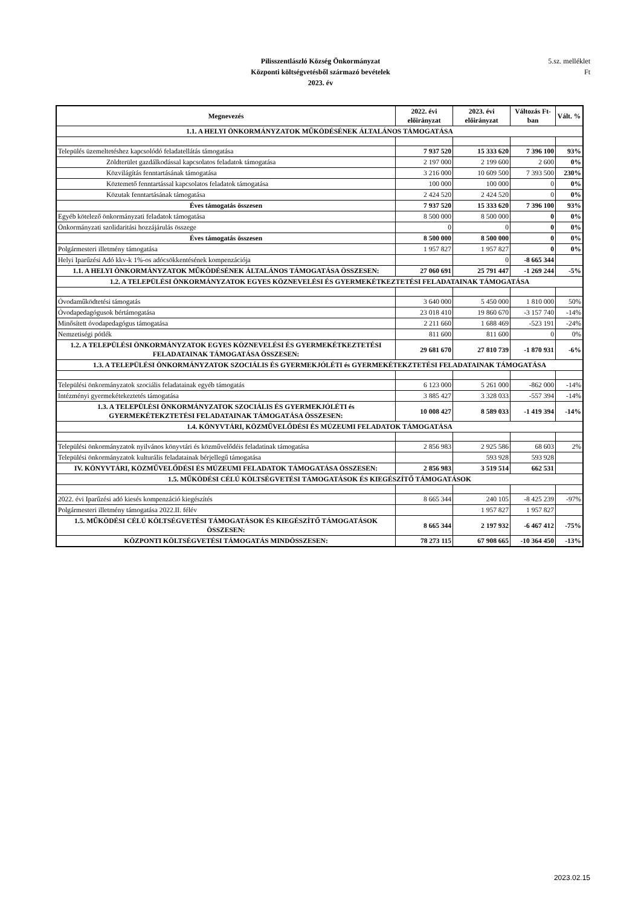Pilisszentlászló Község Önkormányzat
Központi költségvetésből származó bevételek
2023. év
5.sz. melléklet
Ft
| Megnevezés | 2022. évi előirányzat | 2023. évi előirányzat | Változás Ft-ban | Vált. % |
| --- | --- | --- | --- | --- |
| 1.1. A HELYI ÖNKORMÁNYZATOK MŰKÖDÉSÉNEK ÁLTALÁNOS TÁMOGATÁSA | | | | |
| Település üzemeltetéshez kapcsolódó feladatellátás támogatása | 7 937 520 | 15 333 620 | 7 396 100 | 93% |
| Zöldterület gazdálkodással kapcsolatos feladatok támogatása | 2 197 000 | 2 199 600 | 2 600 | 0% |
| Közvilágítás fenntartásának támogatása | 3 216 000 | 10 609 500 | 7 393 500 | 230% |
| Köztemető fenntartással kapcsolatos feladatok támogatása | 100 000 | 100 000 | 0 | 0% |
| Közutak fenntartásának támogatása | 2 424 520 | 2 424 520 | 0 | 0% |
| Éves támogatás összesen | 7 937 520 | 15 333 620 | 7 396 100 | 93% |
| Egyéb kötelező önkormányzati feladatok támogatása | 8 500 000 | 8 500 000 | 0 | 0% |
| Önkormányzati szolidaritási hozzájárulás összege | 0 | 0 | 0 | 0% |
| Éves támogatás összesen | 8 500 000 | 8 500 000 | 0 | 0% |
| Polgármesteri illetmény támogatása | 1 957 827 | 1 957 827 | 0 | 0% |
| Helyi Iparűzési Adó kkv-k 1%-os adócsökkentésének kompenzációja | | 0 | -8 665 344 | |
| 1.1. A HELYI ÖNKORMÁNYZATOK MŰKÖDÉSÉNEK ÁLTALÁNOS TÁMOGATÁSA ÖSSZESEN: | 27 060 691 | 25 791 447 | -1 269 244 | -5% |
| 1.2. A TELEPÜLÉSI ÖNKORMÁNYZATOK EGYES KÖZNEVELÉSI ÉS GYERMEKÉTKEZTETÉSI FELADATAINAK TÁMOGATÁSA | | | | |
| Óvodaműködtetési támogatás | 3 640 000 | 5 450 000 | 1 810 000 | 50% |
| Óvodapedagógusok bértámogatása | 23 018 410 | 19 860 670 | -3 157 740 | -14% |
| Minősített óvodapedagógus támogatása | 2 211 660 | 1 688 469 | -523 191 | -24% |
| Nemzetiségi pótlék | 811 600 | 811 600 | 0 | 0% |
| 1.2. A TELEPÜLÉSI ÖNKORMÁNYZATOK EGYES KÖZNEVELÉSI ÉS GYERMEKÉTKEZTETÉSI FELADATAINAK TÁMOGATÁSA ÖSSZESEN: | 29 681 670 | 27 810 739 | -1 870 931 | -6% |
| 1.3. A TELEPÜLÉSI ÖNKORMÁNYZATOK SZOCIÁLIS ÉS GYERMEKJÓLÉTI és GYERMEKÉTEKZTETÉSI FELADATAINAK TÁMOGATÁSA | | | | |
| Települési önkormányzatok szociális feladatainak egyéb támogatás | 6 123 000 | 5 261 000 | -862 000 | -14% |
| Intézményi gyermekétekeztetés támogatása | 3 885 427 | 3 328 033 | -557 394 | -14% |
| 1.3. A TELEPÜLÉSI ÖNKORMÁNYZATOK SZOCIÁLIS ÉS GYERMEKJÓLÉTI és GYERMEKÉTEKZTETÉSI FELADATAINAK TÁMOGATÁSA ÖSSZESEN: | 10 008 427 | 8 589 033 | -1 419 394 | -14% |
| 1.4. KÖNYVTÁRI, KÖZMŰVELŐDÉSI ÉS MÚZEUMI FELADATOK TÁMOGATÁSA | | | | |
| Települési önkormányzatok nyilvános könyvtári és közművelődéis feladatinak támogatása | 2 856 983 | 2 925 586 | 68 603 | 2% |
| Települési önkormányzatok kulturális feladatainak bérjellegű támogatása | | 593 928 | 593 928 | |
| IV. KÖNYVTÁRI, KÖZMŰVELŐDÉSI ÉS MÚZEUMI FELADATOK TÁMOGATÁSA ÖSSZESEN: | 2 856 983 | 3 519 514 | 662 531 | |
| 1.5. MŰKÖDÉSI CÉLÚ KÖLTSÉGVETÉSI TÁMOGATÁSOK ÉS KIEGÉSZÍTŐ TÁMOGATÁSOK | | | | |
| 2022. évi Iparűzési adó kiesés kompenzáció kiegészítés | 8 665 344 | 240 105 | -8 425 239 | -97% |
| Polgármesteri illetmény támogatása 2022.II. félév | | 1 957 827 | 1 957 827 | |
| 1.5. MŰKÖDÉSI CÉLÚ KÖLTSÉGVETÉSI TÁMOGATÁSOK ÉS KIEGÉSZÍTŐ TÁMOGATÁSOK ÖSSZESEN: | 8 665 344 | 2 197 932 | -6 467 412 | -75% |
| KÖZPONTI KÖLTSÉGVETÉSI TÁMOGATÁS MINDÖSSZESEN: | 78 273 115 | 67 908 665 | -10 364 450 | -13% |
2023.02.15